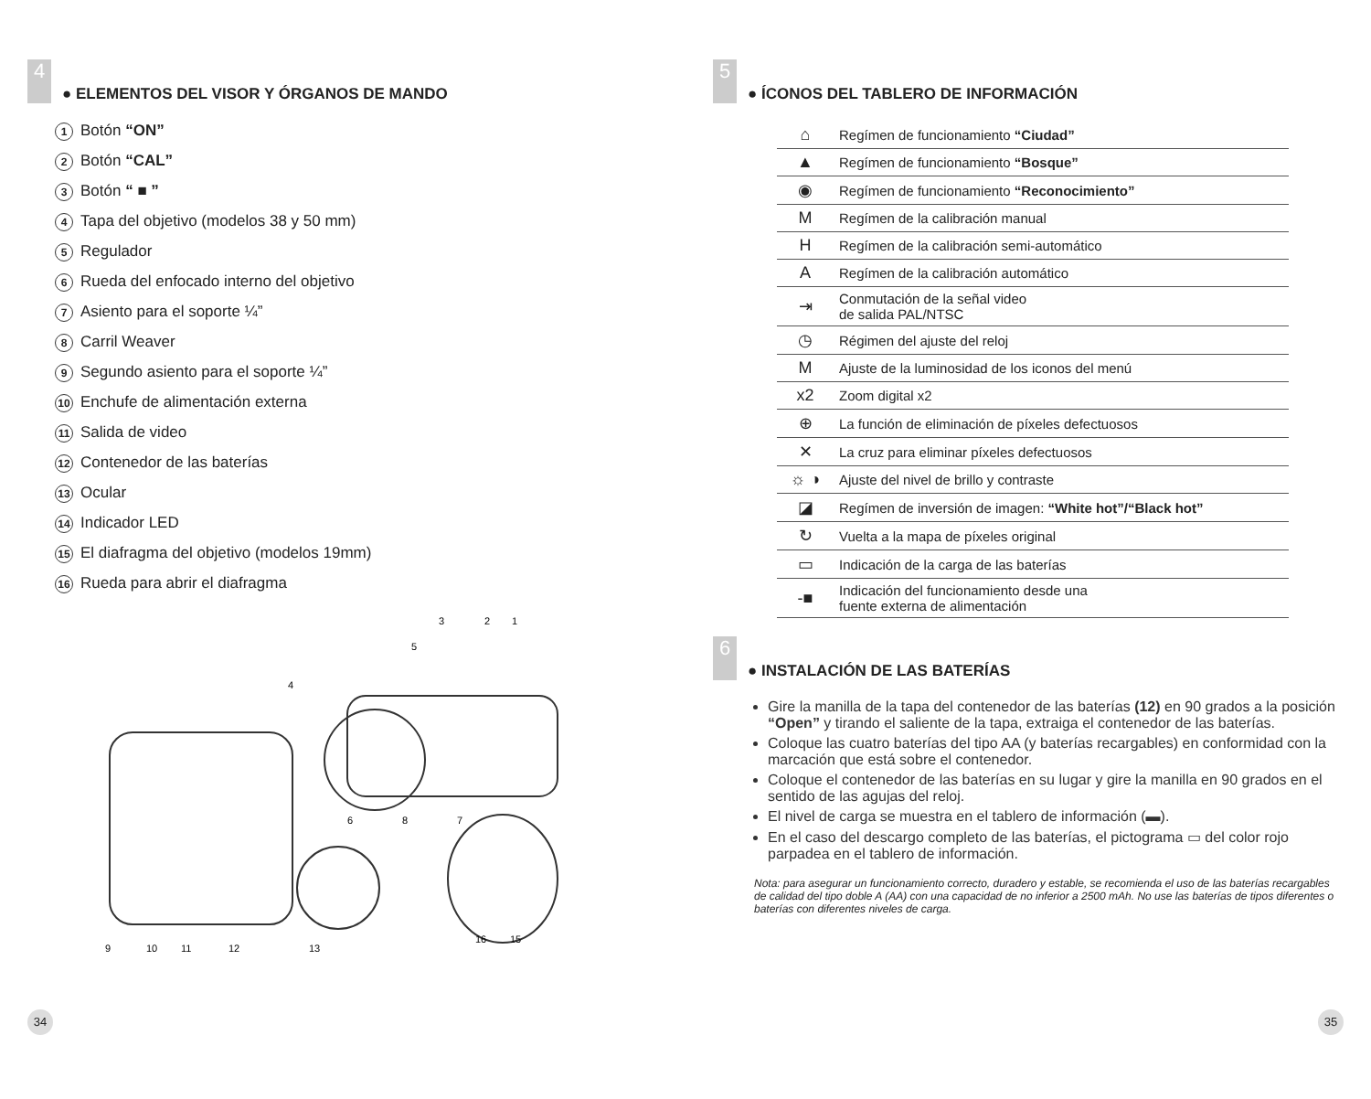4
● ELEMENTOS DEL VISOR Y ÓRGANOS DE MANDO
1 Botón “ON”
2 Botón “CAL”
3 Botón “ ■ ”
4 Tapa del objetivo (modelos 38 y 50 mm)
5 Regulador
6 Rueda del enfocado interno del objetivo
7 Asiento para el soporte ¼”
8 Carril Weaver
9 Segundo asiento para el soporte ¼”
10 Enchufe de alimentación externa
11 Salida de video
12 Contenedor de las baterías
13 Ocular
14 Indicador LED
15 El diafragma del objetivo (modelos 19mm)
16 Rueda para abrir el diafragma
9
10
11
12
13
16
15
6
8
7
4
3
2
1
5
34
5
● ÍCONOS DEL TABLERO DE INFORMACIÓN
| ⌂ | Regímen de funcionamiento “Ciudad” |
| ▲ | Regímen de funcionamiento “Bosque” |
| ◉ | Regímen de funcionamiento “Reconocimiento” |
| M | Regímen de la calibración manual |
| H | Regímen de la calibración semi-automático |
| A | Regímen de la calibración automático |
| ⇥ | Conmutación de la señal video de salida PAL/NTSC |
| ◷ | Régimen del ajuste del reloj |
| M | Ajuste de la luminosidad de los iconos del menú |
| x2 | Zoom digital x2 |
| ⊕ | La función de eliminación de píxeles defectuosos |
| ✕ | La cruz para eliminar píxeles defectuosos |
| ☼ ◑ | Ajuste del nivel de brillo y contraste |
| ◪ | Regímen de inversión de imagen: “White hot”/“Black hot” |
| ↻ | Vuelta a la mapa de píxeles original |
| ▭ | Indicación de la carga de las baterías |
| -■ | Indicación del funcionamiento desde una fuente externa de alimentación |
6
● INSTALACIÓN DE LAS BATERÍAS
Gire la manilla de la tapa del contenedor de las baterías (12) en 90 grados a la posición “Open” y tirando el saliente de la tapa, extraiga el contenedor de las baterías.
Coloque las cuatro baterías del tipo AA (y baterías recargables) en conformidad con la marcación que está sobre el contenedor.
Coloque el contenedor de las baterías en su lugar y gire la manilla en 90 grados en el sentido de las agujas del reloj.
El nivel de carga se muestra en el tablero de información (▬).
En el caso del descargo completo de las baterías, el pictograma ▭ del color rojo parpadea en el tablero de información.
Nota: para asegurar un funcionamiento correcto, duradero y estable, se recomienda el uso de las baterías recargables de calidad del tipo doble A (AA) con una capacidad de no inferior a 2500 mAh. No use las baterías de tipos diferentes o baterías con diferentes niveles de carga.
35